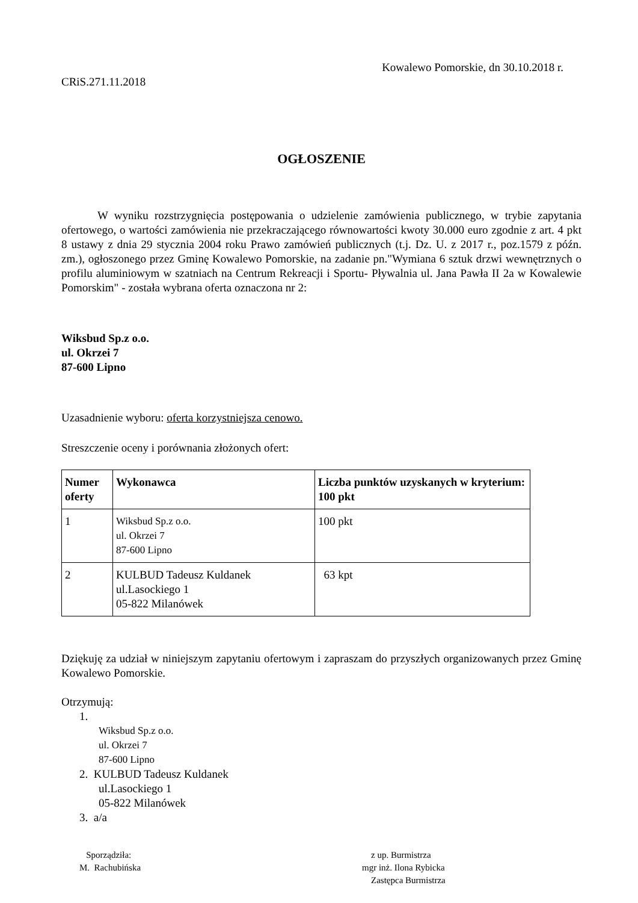Kowalewo Pomorskie, dn 30.10.2018 r.
CRiS.271.11.2018
OGŁOSZENIE
W wyniku rozstrzygnięcia postępowania o udzielenie zamówienia publicznego, w trybie zapytania ofertowego, o wartości zamówienia nie przekraczającego równowartości kwoty 30.000 euro zgodnie z art. 4 pkt 8 ustawy z dnia 29 stycznia 2004 roku Prawo zamówień publicznych (t.j. Dz. U. z 2017 r., poz.1579 z późn. zm.), ogłoszonego przez Gminę Kowalewo Pomorskie, na zadanie pn."Wymiana 6 sztuk drzwi wewnętrznych o profilu aluminiowym w szatniach na Centrum Rekreacji i Sportu- Pływalnia ul. Jana Pawła II 2a w Kowalewie Pomorskim" - została wybrana oferta oznaczona nr 2:
Wiksbud Sp.z o.o.
ul. Okrzei 7
87-600 Lipno
Uzasadnienie wyboru: oferta korzystniejsza cenowo.
Streszczenie oceny i porównania złożonych ofert:
| Numer oferty | Wykonawca | Liczba punktów uzyskanych w kryterium: 100 pkt |
| --- | --- | --- |
| 1 | Wiksbud Sp.z o.o. ul. Okrzei 7 87-600 Lipno | 100 pkt |
| 2 | KULBUD Tadeusz Kuldanek ul.Lasockiego 1 05-822 Milanówek | 63 kpt |
Dziękuję za udział w niniejszym zapytaniu ofertowym i zapraszam do przyszłych organizowanych przez Gminę Kowalewo Pomorskie.
Otrzymują:
1.
Wiksbud Sp.z o.o.
ul. Okrzei 7
87-600 Lipno
2. KULBUD Tadeusz Kuldanek
ul.Lasockiego 1
05-822 Milanówek
3. a/a
Sporządziła:
M. Rachubińska
z up. Burmistrza
mgr inż. Ilona Rybicka
Zastępca Burmistrza